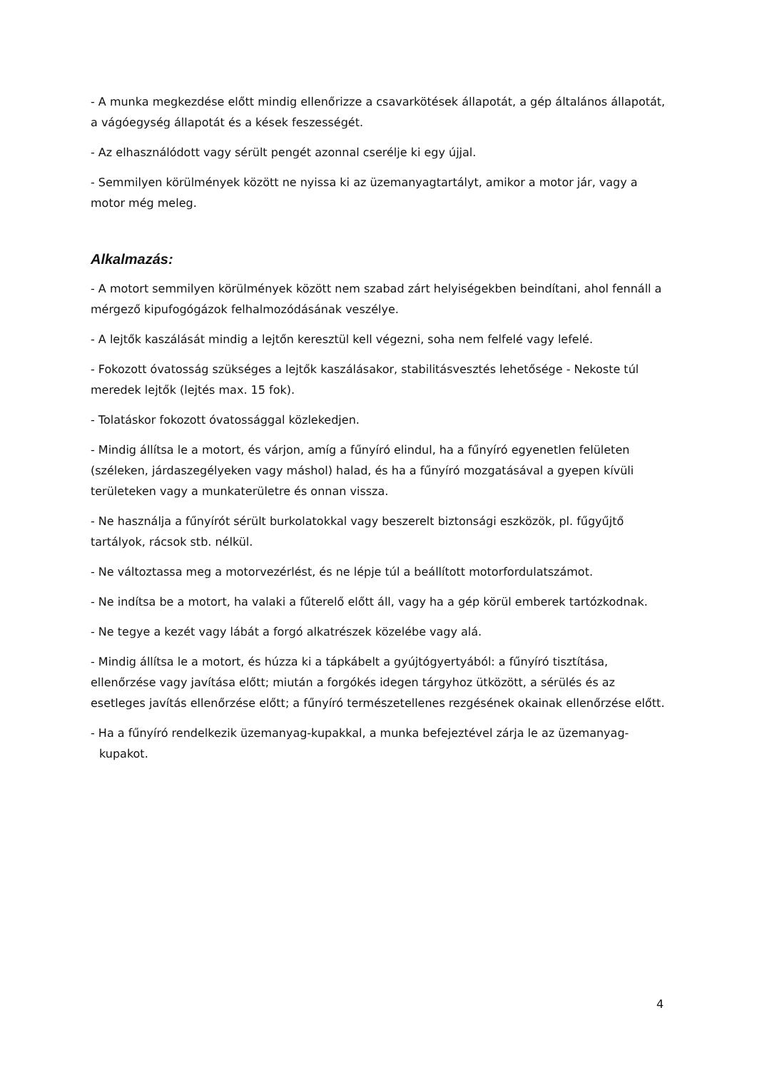- A munka megkezdése előtt mindig ellenőrizze a csavarkötések állapotát, a gép általános állapotát, a vágóegység állapotát és a kések feszességét.
- Az elhasználódott vagy sérült pengét azonnal cserélje ki egy újjal.
- Semmilyen körülmények között ne nyissa ki az üzemanyagtartályt, amikor a motor jár, vagy a motor még meleg.
Alkalmazás:
- A motort semmilyen körülmények között nem szabad zárt helyiségekben beindítani, ahol fennáll a mérgező kipufogógázok felhalmozódásának veszélye.
- A lejtők kaszálását mindig a lejtőn keresztül kell végezni, soha nem felfelé vagy lefelé.
- Fokozott óvatosság szükséges a lejtők kaszálásakor, stabilitásvesztés lehetősége - Nekoste túl meredek lejtők (lejtés max. 15 fok).
- Tolatáskor fokozott óvatossággal közlekedjen.
- Mindig állítsa le a motort, és várjon, amíg a fűnyíró elindul, ha a fűnyíró egyenetlen felületen (széleken, járdaszegélyeken vagy máshol) halad, és ha a fűnyíró mozgatásával a gyepen kívüli területeken vagy a munkaterületre és onnan vissza.
- Ne használja a fűnyírót sérült burkolatokkal vagy beszerelt biztonsági eszközök, pl. fűgyűjtő tartályok, rácsok stb. nélkül.
- Ne változtassa meg a motorvezérlést, és ne lépje túl a beállított motorfordulatszámot.
- Ne indítsa be a motort, ha valaki a fűterelő előtt áll, vagy ha a gép körül emberek tartózkodnak.
- Ne tegye a kezét vagy lábát a forgó alkatrészek közelébe vagy alá.
- Mindig állítsa le a motort, és húzza ki a tápkábelt a gyújtógyertyából: a fűnyíró tisztítása, ellenőrzése vagy javítása előtt; miután a forgókés idegen tárgyhoz ütközött, a sérülés és az esetleges javítás ellenőrzése előtt; a fűnyíró természetellenes rezgésének okainak ellenőrzése előtt.
- Ha a fűnyíró rendelkezik üzemanyag-kupakkal, a munka befejeztével zárja le az üzemanyag-kupakot.
4